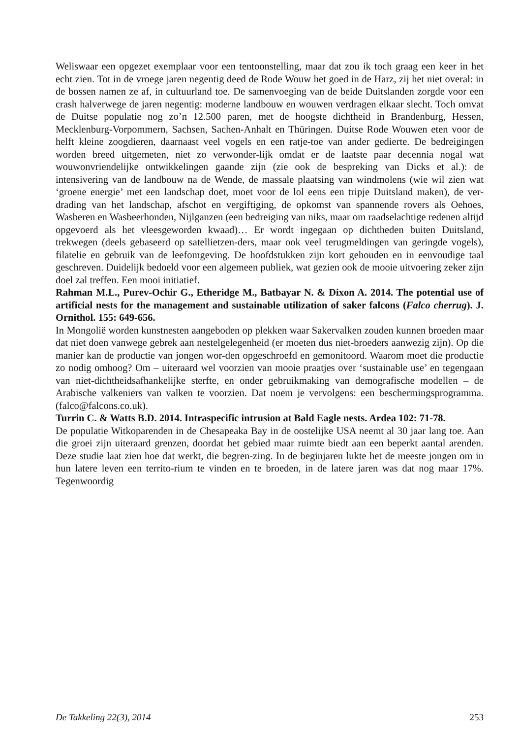Weliswaar een opgezet exemplaar voor een tentoonstelling, maar dat zou ik toch graag een keer in het echt zien. Tot in de vroege jaren negentig deed de Rode Wouw het goed in de Harz, zij het niet overal: in de bossen namen ze af, in cultuurland toe. De samenvoeging van de beide Duitslanden zorgde voor een crash halverwege de jaren negentig: moderne landbouw en wouwen verdragen elkaar slecht. Toch omvat de Duitse populatie nog zo’n 12.500 paren, met de hoogste dichtheid in Brandenburg, Hessen, Mecklenburg-Vorpommern, Sachsen, Sachen-Anhalt en Thüringen. Duitse Rode Wouwen eten voor de helft kleine zoogdieren, daarnaast veel vogels en een ratje-toe van ander gedierte. De bedreigingen worden breed uitgemeten, niet zo verwonder-lijk omdat er de laatste paar decennia nogal wat wouwonvriendelijke ontwikkelingen gaande zijn (zie ook de bespreking van Dicks et al.): de intensivering van de landbouw na de Wende, de massale plaatsing van windmolens (wie wil zien wat ‘groene energie’ met een landschap doet, moet voor de lol eens een tripje Duitsland maken), de ver-drading van het landschap, afschot en vergiftiging, de opkomst van spannende rovers als Oehoes, Wasberen en Wasbeerhonden, Nijlganzen (een bedreiging van niks, maar om raadselachtige redenen altijd opgevoerd als het vleesgeworden kwaad)… Er wordt ingegaan op dichtheden buiten Duitsland, trekwegen (deels gebaseerd op satellietzen-ders, maar ook veel terugmeldingen van geringde vogels), filatelie en gebruik van de leefomgeving. De hoofdstukken zijn kort gehouden en in eenvoudige taal geschreven. Duidelijk bedoeld voor een algemeen publiek, wat gezien ook de mooie uitvoering zeker zijn doel zal treffen. Een mooi initiatief.
Rahman M.L., Purev-Ochir G., Etheridge M., Batbayar N. & Dixon A. 2014. The potential use of artificial nests for the management and sustainable utilization of saker falcons (Falco cherrug). J. Ornithol. 155: 649-656.
In Mongolië worden kunstnesten aangeboden op plekken waar Sakervalken zouden kunnen broeden maar dat niet doen vanwege gebrek aan nestelgelegenheid (er moeten dus niet-broeders aanwezig zijn). Op die manier kan de productie van jongen wor-den opgeschroefd en gemonitoord. Waarom moet die productie zo nodig omhoog? Om – uiteraard wel voorzien van mooie praatjes over ‘sustainable use’ en tegengaan van niet-dichtheidsafhankelijke sterfte, en onder gebruikmaking van demografische modellen – de Arabische valkeniers van valken te voorzien. Dat noem je vervolgens: een beschermingsprogramma. (falco@falcons.co.uk).
Turrin C. & Watts B.D. 2014. Intraspecific intrusion at Bald Eagle nests. Ardea 102: 71-78.
De populatie Witkoparenden in de Chesapeaka Bay in de oostelijke USA neemt al 30 jaar lang toe. Aan die groei zijn uiteraard grenzen, doordat het gebied maar ruimte biedt aan een beperkt aantal arenden. Deze studie laat zien hoe dat werkt, die begren-zing. In de beginjaren lukte het de meeste jongen om in hun latere leven een territo-rium te vinden en te broeden, in de latere jaren was dat nog maar 17%. Tegenwoordig
De Takkeling 22(3), 2014 253